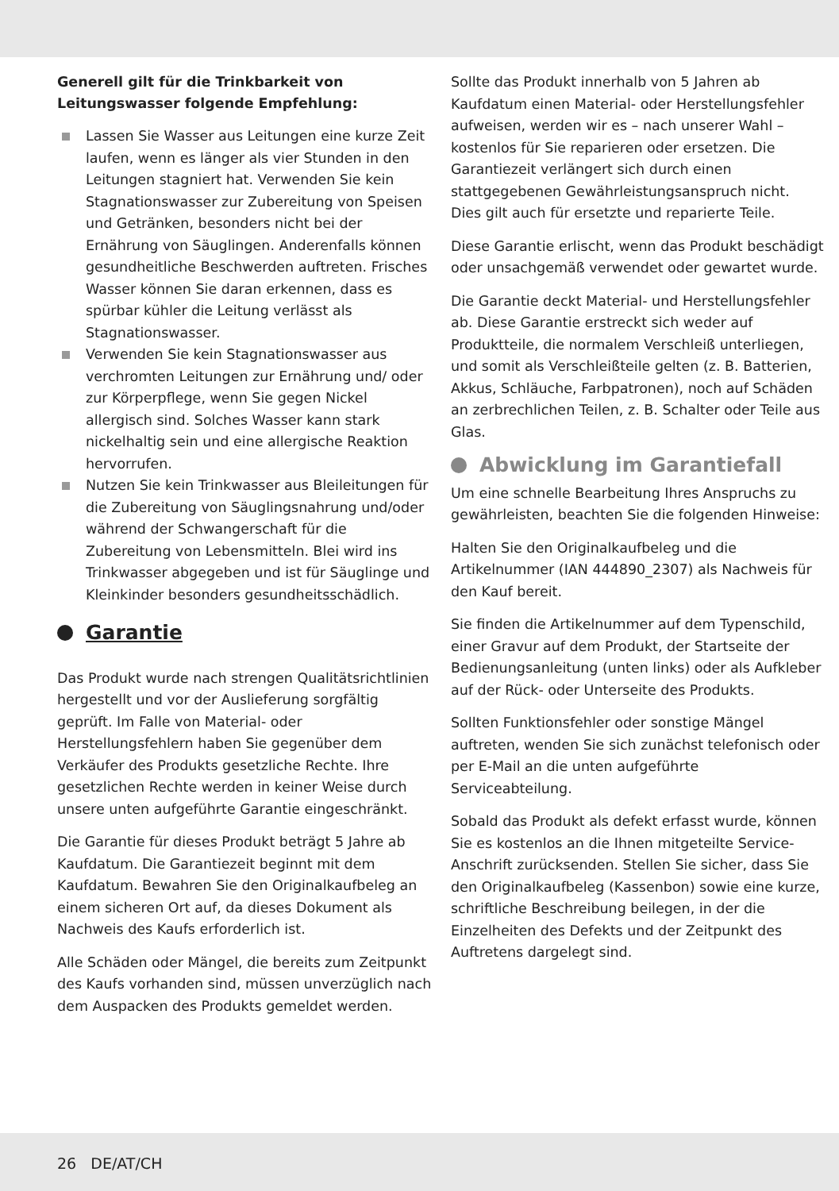Generell gilt für die Trinkbarkeit von Leitungswasser folgende Empfehlung:
Lassen Sie Wasser aus Leitungen eine kurze Zeit laufen, wenn es länger als vier Stunden in den Leitungen stagniert hat. Verwenden Sie kein Stagnationswasser zur Zubereitung von Speisen und Getränken, besonders nicht bei der Ernährung von Säuglingen. Anderenfalls können gesundheitliche Beschwerden auftreten. Frisches Wasser können Sie daran erkennen, dass es spürbar kühler die Leitung verlässt als Stagnationswasser.
Verwenden Sie kein Stagnationswasser aus verchromten Leitungen zur Ernährung und/ oder zur Körperpflege, wenn Sie gegen Nickel allergisch sind. Solches Wasser kann stark nickelhaltig sein und eine allergische Reaktion hervorrufen.
Nutzen Sie kein Trinkwasser aus Bleileitungen für die Zubereitung von Säuglingsnahrung und/oder während der Schwangerschaft für die Zubereitung von Lebensmitteln. Blei wird ins Trinkwasser abgegeben und ist für Säuglinge und Kleinkinder besonders gesundheitsschädlich.
Garantie
Das Produkt wurde nach strengen Qualitätsrichtlinien hergestellt und vor der Auslieferung sorgfältig geprüft. Im Falle von Material- oder Herstellungsfehlern haben Sie gegenüber dem Verkäufer des Produkts gesetzliche Rechte. Ihre gesetzlichen Rechte werden in keiner Weise durch unsere unten aufgeführte Garantie eingeschränkt.
Die Garantie für dieses Produkt beträgt 5 Jahre ab Kaufdatum. Die Garantiezeit beginnt mit dem Kaufdatum. Bewahren Sie den Originalkaufbeleg an einem sicheren Ort auf, da dieses Dokument als Nachweis des Kaufs erforderlich ist.
Alle Schäden oder Mängel, die bereits zum Zeitpunkt des Kaufs vorhanden sind, müssen unverzüglich nach dem Auspacken des Produkts gemeldet werden.
Sollte das Produkt innerhalb von 5 Jahren ab Kaufdatum einen Material- oder Herstellungsfehler aufweisen, werden wir es – nach unserer Wahl – kostenlos für Sie reparieren oder ersetzen. Die Garantiezeit verlängert sich durch einen stattgegebenen Gewährleistungsanspruch nicht. Dies gilt auch für ersetzte und reparierte Teile.
Diese Garantie erlischt, wenn das Produkt beschädigt oder unsachgemäß verwendet oder gewartet wurde.
Die Garantie deckt Material- und Herstellungsfehler ab. Diese Garantie erstreckt sich weder auf Produktteile, die normalem Verschleiß unterliegen, und somit als Verschleißteile gelten (z. B. Batterien, Akkus, Schläuche, Farbpatronen), noch auf Schäden an zerbrechlichen Teilen, z. B. Schalter oder Teile aus Glas.
Abwicklung im Garantiefall
Um eine schnelle Bearbeitung Ihres Anspruchs zu gewährleisten, beachten Sie die folgenden Hinweise:
Halten Sie den Originalkaufbeleg und die Artikelnummer (IAN 444890_2307) als Nachweis für den Kauf bereit.
Sie finden die Artikelnummer auf dem Typenschild, einer Gravur auf dem Produkt, der Startseite der Bedienungsanleitung (unten links) oder als Aufkleber auf der Rück- oder Unterseite des Produkts.
Sollten Funktionsfehler oder sonstige Mängel auftreten, wenden Sie sich zunächst telefonisch oder per E-Mail an die unten aufgeführte Serviceabteilung.
Sobald das Produkt als defekt erfasst wurde, können Sie es kostenlos an die Ihnen mitgeteilte Service-Anschrift zurücksenden. Stellen Sie sicher, dass Sie den Originalkaufbeleg (Kassenbon) sowie eine kurze, schriftliche Beschreibung beilegen, in der die Einzelheiten des Defekts und der Zeitpunkt des Auftretens dargelegt sind.
26 DE/AT/CH